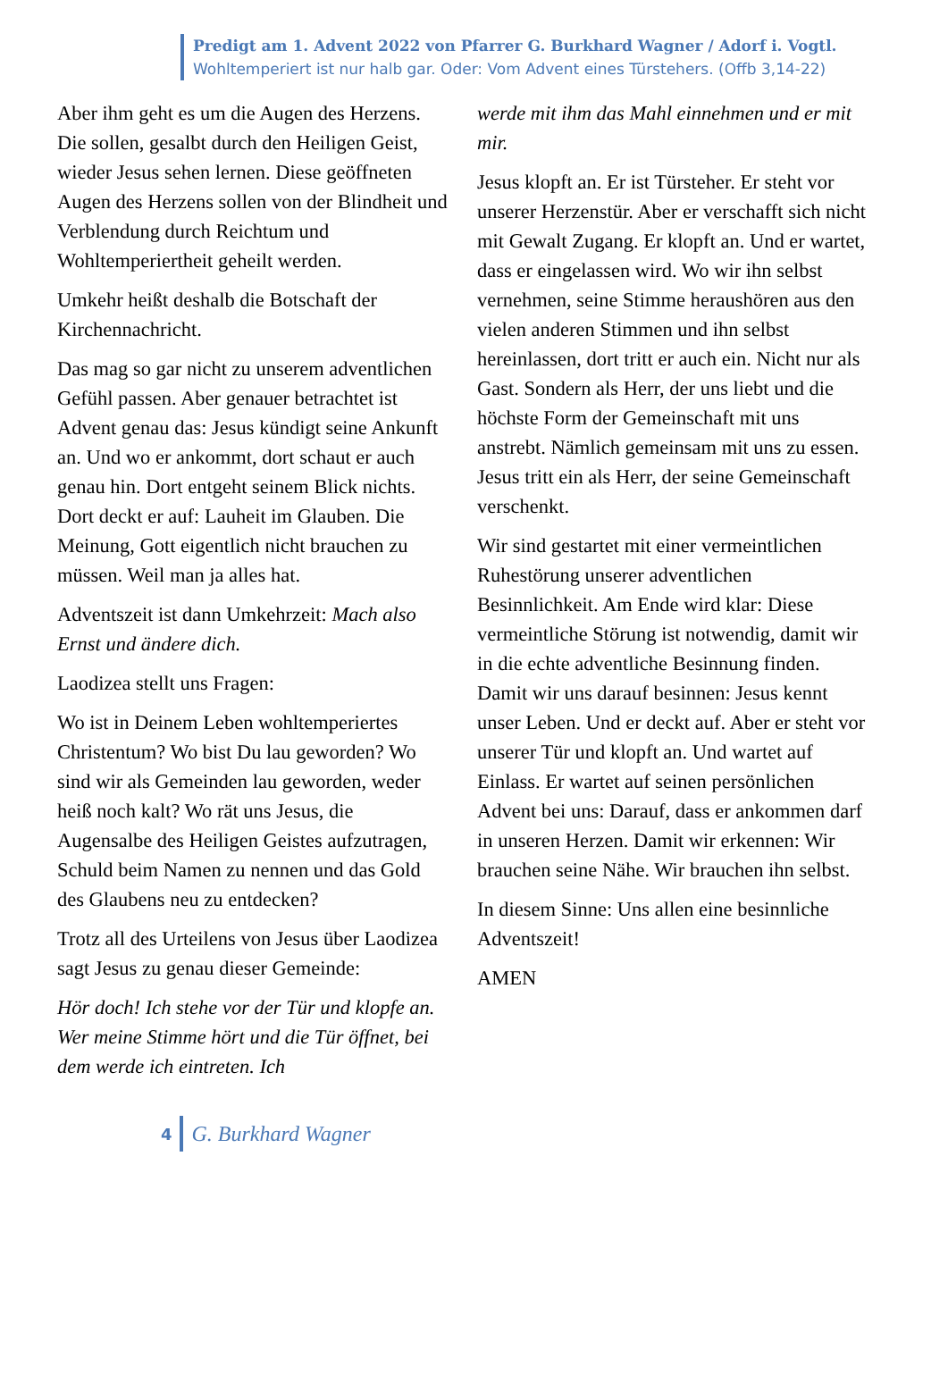Predigt am 1. Advent 2022 von Pfarrer G. Burkhard Wagner / Adorf i. Vogtl.
Wohltemperiert ist nur halb gar. Oder: Vom Advent eines Türstehers. (Offb 3,14-22)
Aber ihm geht es um die Augen des Herzens. Die sollen, gesalbt durch den Heiligen Geist, wieder Jesus sehen lernen. Diese geöffneten Augen des Herzens sollen von der Blindheit und Verblendung durch Reichtum und Wohltemperiertheit geheilt werden.
Umkehr heißt deshalb die Botschaft der Kirchennachricht.
Das mag so gar nicht zu unserem adventlichen Gefühl passen. Aber genauer betrachtet ist Advent genau das: Jesus kündigt seine Ankunft an. Und wo er ankommt, dort schaut er auch genau hin. Dort entgeht seinem Blick nichts. Dort deckt er auf: Lauheit im Glauben. Die Meinung, Gott eigentlich nicht brauchen zu müssen. Weil man ja alles hat.
Adventszeit ist dann Umkehrzeit: Mach also Ernst und ändere dich.
Laodizea stellt uns Fragen:
Wo ist in Deinem Leben wohltemperiertes Christentum? Wo bist Du lau geworden? Wo sind wir als Gemeinden lau geworden, weder heiß noch kalt? Wo rät uns Jesus, die Augensalbe des Heiligen Geistes aufzutragen, Schuld beim Namen zu nennen und das Gold des Glaubens neu zu entdecken?
Trotz all des Urteilens von Jesus über Laodizea sagt Jesus zu genau dieser Gemeinde:
Hör doch! Ich stehe vor der Tür und klopfe an. Wer meine Stimme hört und die Tür öffnet, bei dem werde ich eintreten. Ich
werde mit ihm das Mahl einnehmen und er mit mir.
Jesus klopft an. Er ist Türsteher. Er steht vor unserer Herzenstür. Aber er verschafft sich nicht mit Gewalt Zugang. Er klopft an. Und er wartet, dass er eingelassen wird. Wo wir ihn selbst vernehmen, seine Stimme heraushören aus den vielen anderen Stimmen und ihn selbst hereinlassen, dort tritt er auch ein. Nicht nur als Gast. Sondern als Herr, der uns liebt und die höchste Form der Gemeinschaft mit uns anstrebt. Nämlich gemeinsam mit uns zu essen. Jesus tritt ein als Herr, der seine Gemeinschaft verschenkt.
Wir sind gestartet mit einer vermeintlichen Ruhestörung unserer adventlichen Besinnlichkeit. Am Ende wird klar: Diese vermeintliche Störung ist notwendig, damit wir in die echte adventliche Besinnung finden. Damit wir uns darauf besinnen: Jesus kennt unser Leben. Und er deckt auf. Aber er steht vor unserer Tür und klopft an. Und wartet auf Einlass. Er wartet auf seinen persönlichen Advent bei uns: Darauf, dass er ankommen darf in unseren Herzen. Damit wir erkennen: Wir brauchen seine Nähe. Wir brauchen ihn selbst.
In diesem Sinne: Uns allen eine besinnliche Adventszeit!
AMEN
4 G. Burkhard Wagner